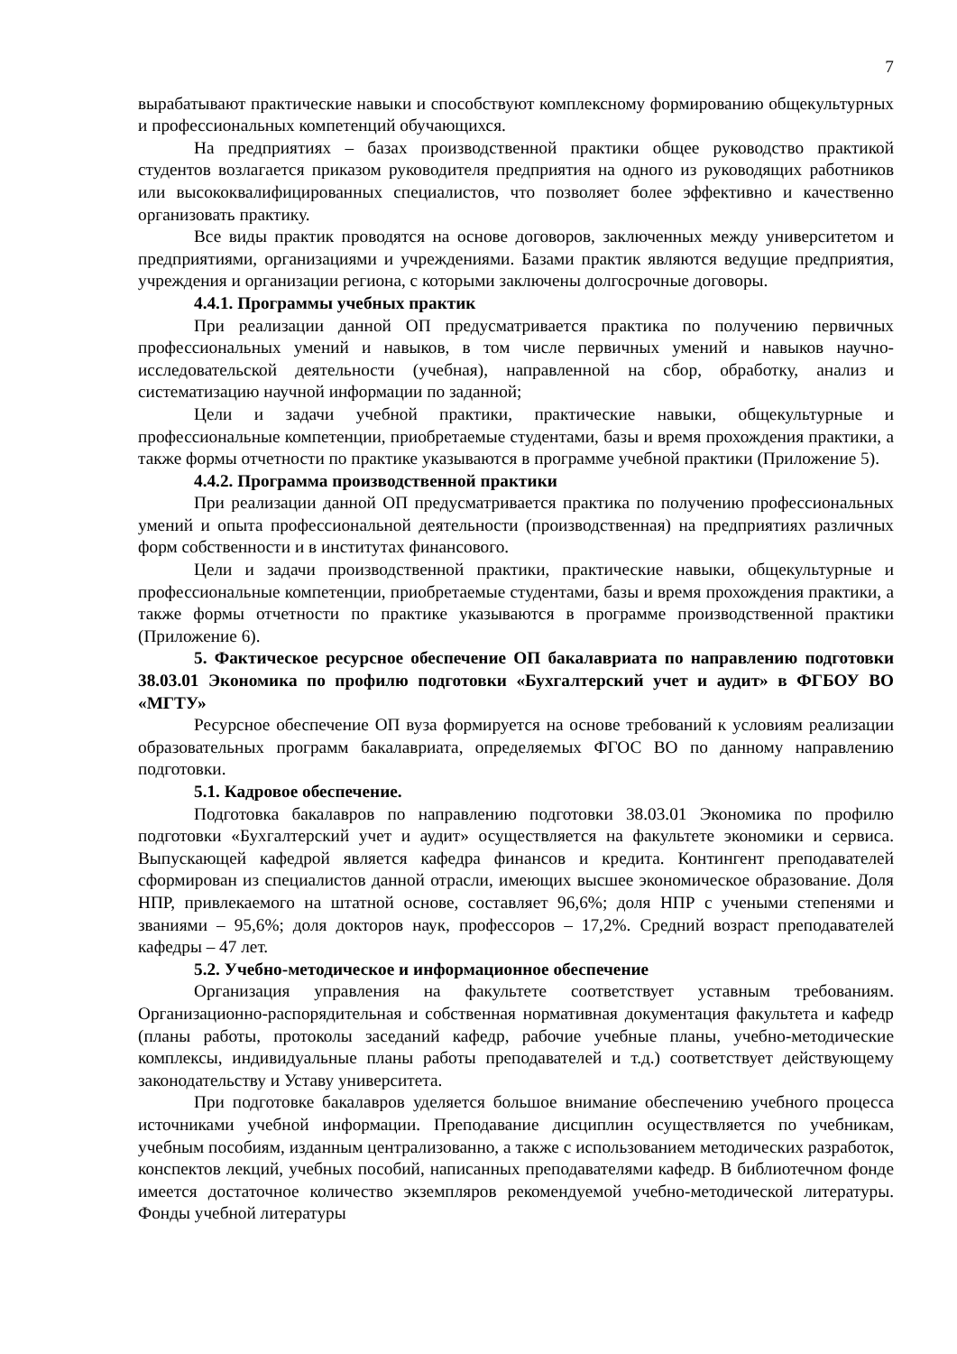7
вырабатывают практические навыки и способствуют комплексному формированию общекультурных и профессиональных компетенций обучающихся.
На предприятиях – базах производственной практики общее руководство практикой студентов возлагается приказом руководителя предприятия на одного из руководящих работников или высококвалифицированных специалистов, что позволяет более эффективно и качественно организовать практику.
Все виды практик проводятся на основе договоров, заключенных между университетом и предприятиями, организациями и учреждениями. Базами практик являются ведущие предприятия, учреждения и организации региона, с которыми заключены долгосрочные договоры.
4.4.1. Программы учебных практик
При реализации данной ОП предусматривается практика по получению первичных профессиональных умений и навыков, в том числе первичных умений и навыков научно-исследовательской деятельности (учебная), направленной на сбор, обработку, анализ и систематизацию научной информации по заданной;
Цели и задачи учебной практики, практические навыки, общекультурные и профессиональные компетенции, приобретаемые студентами, базы и время прохождения практики, а также формы отчетности по практике указываются в программе учебной практики (Приложение 5).
4.4.2. Программа производственной практики
При реализации данной ОП предусматривается практика по получению профессиональных умений и опыта профессиональной деятельности (производственная) на предприятиях различных форм собственности и в институтах финансового.
Цели и задачи производственной практики, практические навыки, общекультурные и профессиональные компетенции, приобретаемые студентами, базы и время прохождения практики, а также формы отчетности по практике указываются в программе производственной практики (Приложение 6).
5. Фактическое ресурсное обеспечение ОП бакалавриата по направлению подготовки 38.03.01 Экономика по профилю подготовки «Бухгалтерский учет и аудит» в ФГБОУ ВО «МГТУ»
Ресурсное обеспечение ОП вуза формируется на основе требований к условиям реализации образовательных программ бакалавриата, определяемых ФГОС ВО по данному направлению подготовки.
5.1. Кадровое обеспечение.
Подготовка бакалавров по направлению подготовки 38.03.01 Экономика по профилю подготовки «Бухгалтерский учет и аудит» осуществляется на факультете экономики и сервиса. Выпускающей кафедрой является кафедра финансов и кредита. Контингент преподавателей сформирован из специалистов данной отрасли, имеющих высшее экономическое образование. Доля НПР, привлекаемого на штатной основе, составляет 96,6%; доля НПР с учеными степенями и званиями – 95,6%; доля докторов наук, профессоров – 17,2%. Средний возраст преподавателей кафедры – 47 лет.
5.2. Учебно-методическое и информационное обеспечение
Организация управления на факультете соответствует уставным требованиям. Организационно-распорядительная и собственная нормативная документация факультета и кафедр (планы работы, протоколы заседаний кафедр, рабочие учебные планы, учебно-методические комплексы, индивидуальные планы работы преподавателей и т.д.) соответствует действующему законодательству и Уставу университета.
При подготовке бакалавров уделяется большое внимание обеспечению учебного процесса источниками учебной информации. Преподавание дисциплин осуществляется по учебникам, учебным пособиям, изданным централизованно, а также с использованием методических разработок, конспектов лекций, учебных пособий, написанных преподавателями кафедр. В библиотечном фонде имеется достаточное количество экземпляров рекомендуемой учебно-методической литературы. Фонды учебной литературы